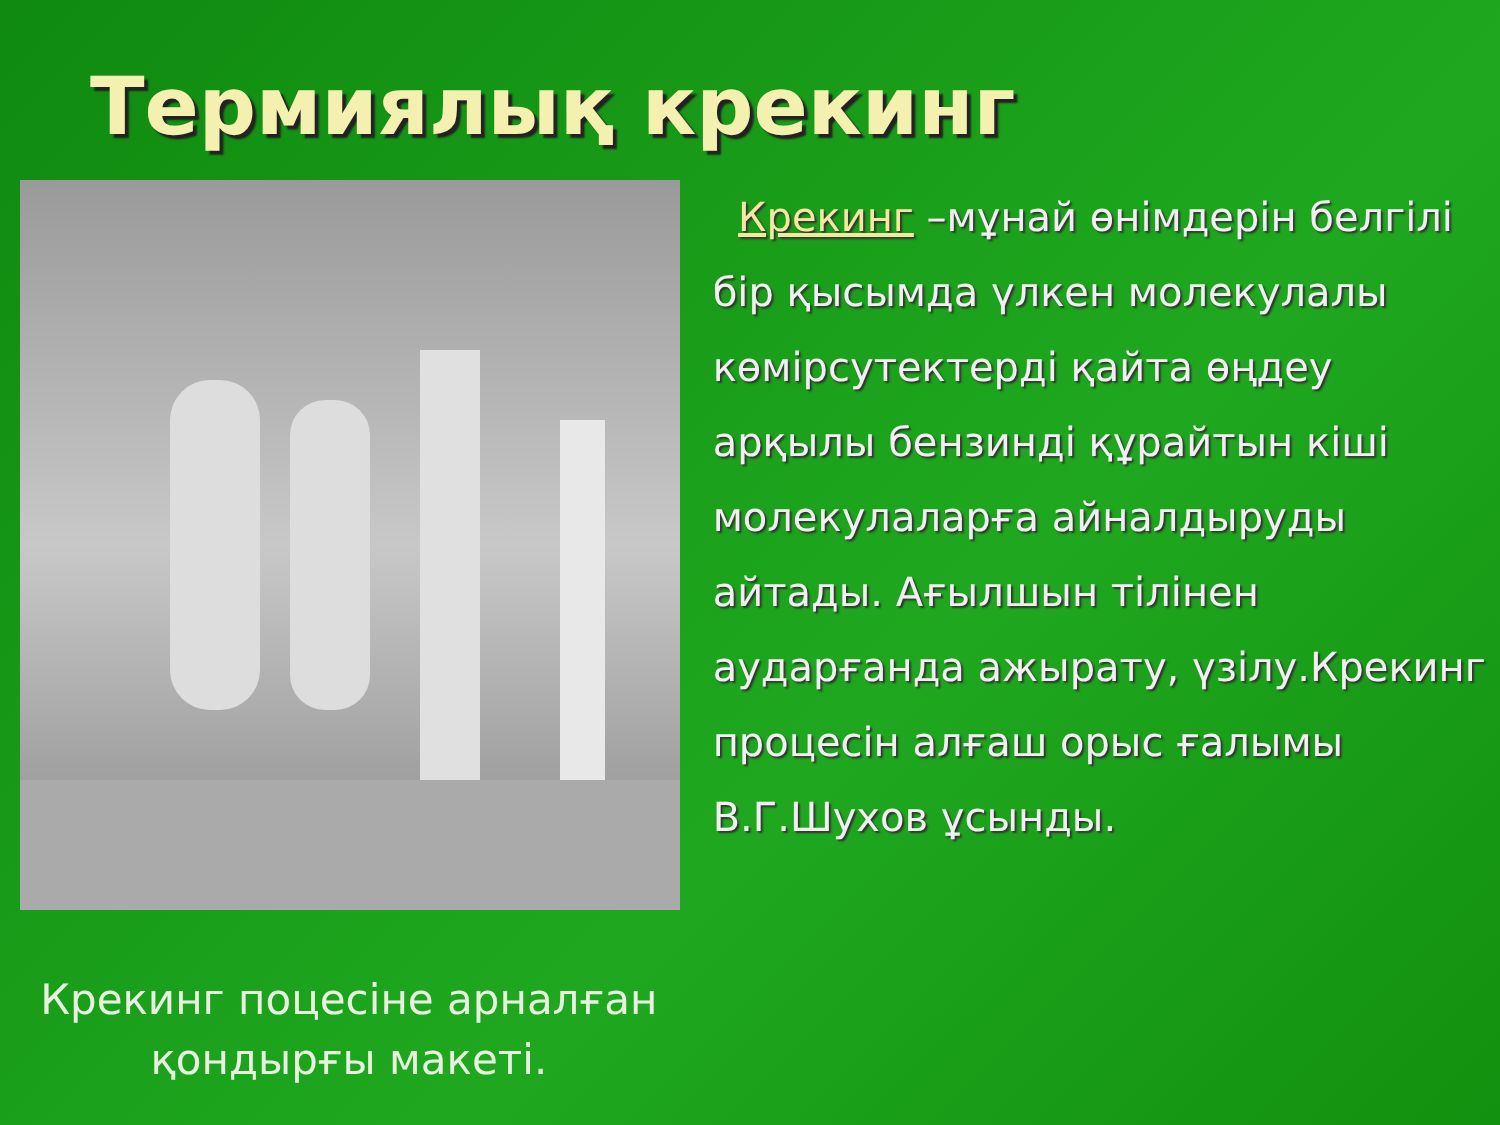Термиялық крекинг
Крекинг поцесіне арналған қондырғы макеті.
Крекинг –мұнай өнімдерін белгілі бір қысымда үлкен молекулалы көмірсутектерді қайта өңдеу арқылы бензинді құрайтын кіші молекулаларға айналдыруды айтады. Ағылшын тілінен аударғанда ажырату, үзілу.Крекинг процесін алғаш орыс ғалымы В.Г.Шухов ұсынды.